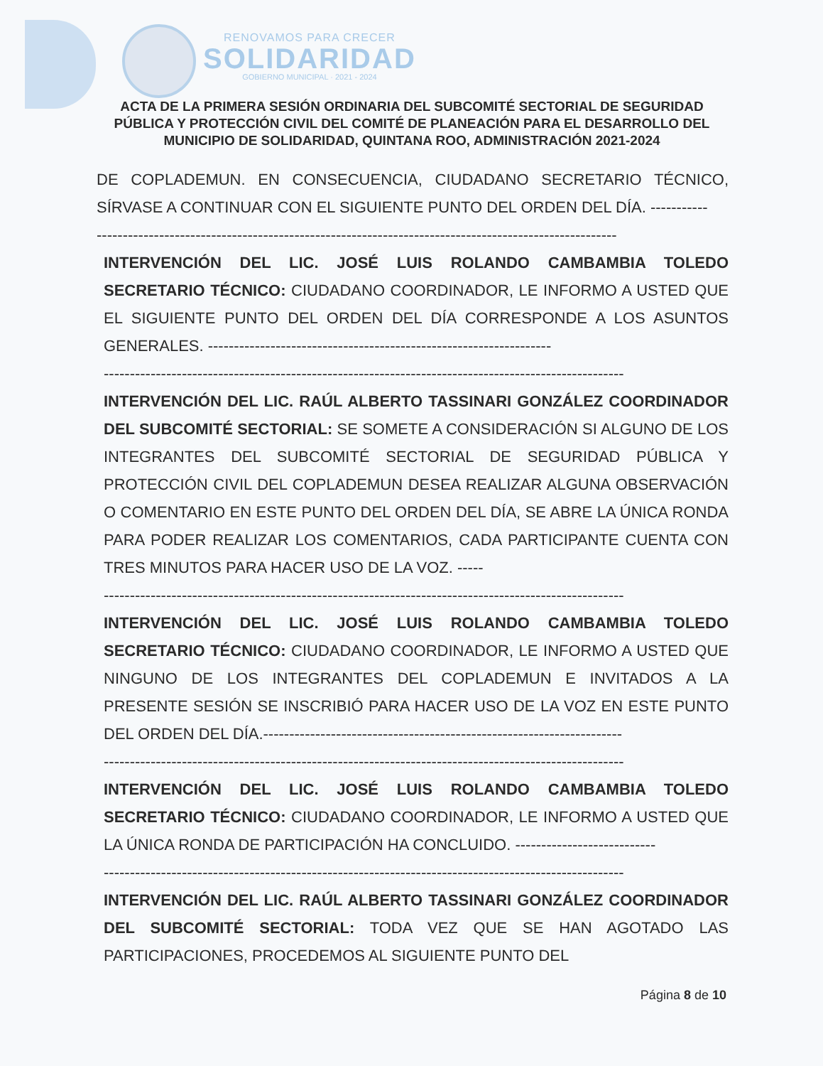RENOVAMOS PARA CRECER
SOLIDARIDAD
GOBIERNO MUNICIPAL · 2021 - 2024
ACTA DE LA PRIMERA SESIÓN ORDINARIA DEL SUBCOMITÉ SECTORIAL DE SEGURIDAD PÚBLICA Y PROTECCIÓN CIVIL DEL COMITÉ DE PLANEACIÓN PARA EL DESARROLLO DEL MUNICIPIO DE SOLIDARIDAD, QUINTANA ROO, ADMINISTRACIÓN 2021-2024
DE COPLADEMUN. EN CONSECUENCIA, CIUDADANO SECRETARIO TÉCNICO, SÍRVASE A CONTINUAR CON EL SIGUIENTE PUNTO DEL ORDEN DEL DÍA. -----------
----------------------------------------------------------------------------------------------------
INTERVENCIÓN DEL LIC. JOSÉ LUIS ROLANDO CAMBAMBIA TOLEDO SECRETARIO TÉCNICO: CIUDADANO COORDINADOR, LE INFORMO A USTED QUE EL SIGUIENTE PUNTO DEL ORDEN DEL DÍA CORRESPONDE A LOS ASUNTOS GENERALES. ------------------------------------------------------------------
----------------------------------------------------------------------------------------------------
INTERVENCIÓN DEL LIC. RAÚL ALBERTO TASSINARI GONZÁLEZ COORDINADOR DEL SUBCOMITÉ SECTORIAL: SE SOMETE A CONSIDERACIÓN SI ALGUNO DE LOS INTEGRANTES DEL SUBCOMITÉ SECTORIAL DE SEGURIDAD PÚBLICA Y PROTECCIÓN CIVIL DEL COPLADEMUN DESEA REALIZAR ALGUNA OBSERVACIÓN O COMENTARIO EN ESTE PUNTO DEL ORDEN DEL DÍA, SE ABRE LA ÚNICA RONDA PARA PODER REALIZAR LOS COMENTARIOS, CADA PARTICIPANTE CUENTA CON TRES MINUTOS PARA HACER USO DE LA VOZ. -----
----------------------------------------------------------------------------------------------------
INTERVENCIÓN DEL LIC. JOSÉ LUIS ROLANDO CAMBAMBIA TOLEDO SECRETARIO TÉCNICO: CIUDADANO COORDINADOR, LE INFORMO A USTED QUE NINGUNO DE LOS INTEGRANTES DEL COPLADEMUN E INVITADOS A LA PRESENTE SESIÓN SE INSCRIBIÓ PARA HACER USO DE LA VOZ EN ESTE PUNTO DEL ORDEN DEL DÍA.---------------------------------------------------------------------
----------------------------------------------------------------------------------------------------
INTERVENCIÓN DEL LIC. JOSÉ LUIS ROLANDO CAMBAMBIA TOLEDO SECRETARIO TÉCNICO: CIUDADANO COORDINADOR, LE INFORMO A USTED QUE LA ÚNICA RONDA DE PARTICIPACIÓN HA CONCLUIDO. ---------------------------
----------------------------------------------------------------------------------------------------
INTERVENCIÓN DEL LIC. RAÚL ALBERTO TASSINARI GONZÁLEZ COORDINADOR DEL SUBCOMITÉ SECTORIAL: TODA VEZ QUE SE HAN AGOTADO LAS PARTICIPACIONES, PROCEDEMOS AL SIGUIENTE PUNTO DEL
Página 8 de 10